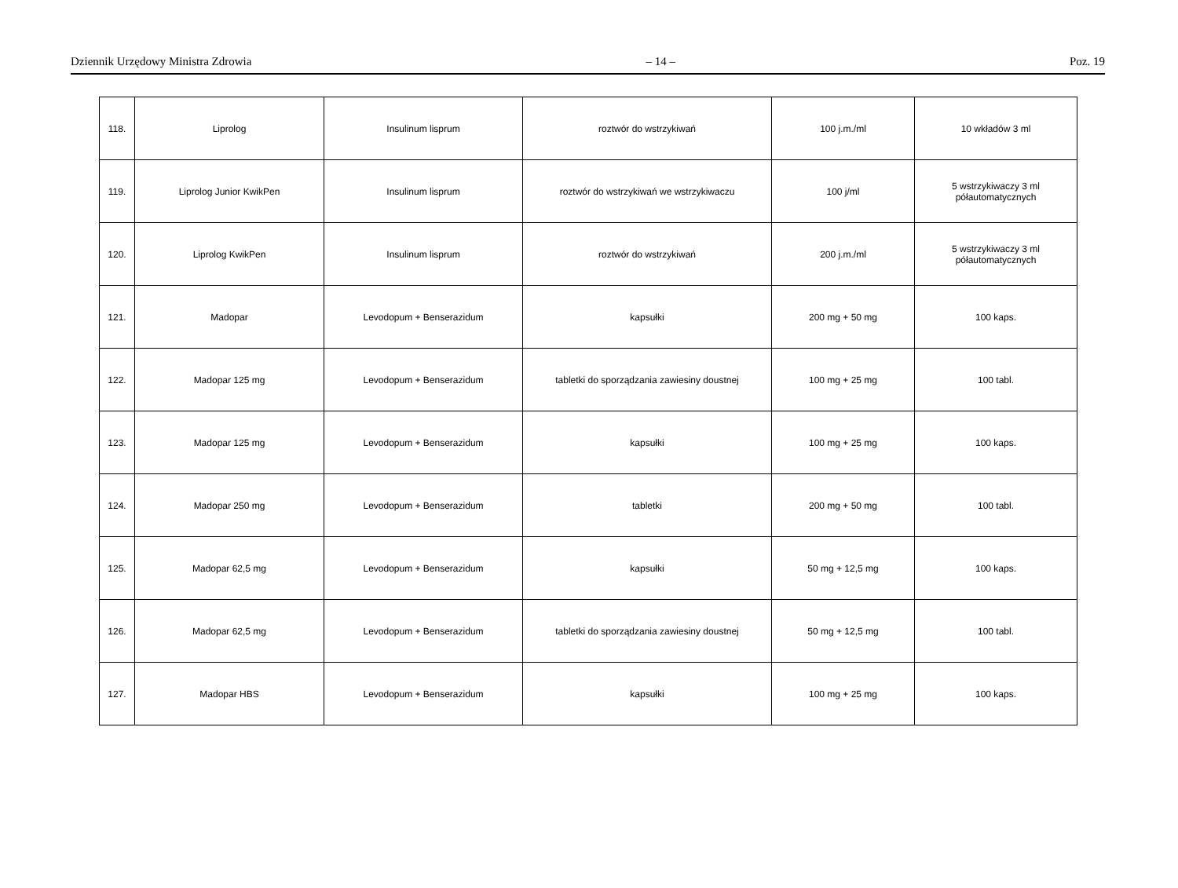Dziennik Urzędowy Ministra Zdrowia – 14 – Poz. 19
| 118. | Liprolog | Insulinum lisprum | roztwór do wstrzykiwań | 100 j.m./ml | 10 wkładów 3 ml |
| 119. | Liprolog Junior KwikPen | Insulinum lisprum | roztwór do wstrzykiwań we wstrzykiwaczu | 100 j/ml | 5 wstrzykiwaczy 3 ml półautomatycznych |
| 120. | Liprolog KwikPen | Insulinum lisprum | roztwór do wstrzykiwań | 200 j.m./ml | 5 wstrzykiwaczy 3 ml półautomatycznych |
| 121. | Madopar | Levodopum + Benserazidum | kapsułki | 200 mg + 50 mg | 100 kaps. |
| 122. | Madopar 125 mg | Levodopum + Benserazidum | tabletki do sporządzania zawiesiny doustnej | 100 mg + 25 mg | 100 tabl. |
| 123. | Madopar 125 mg | Levodopum + Benserazidum | kapsułki | 100 mg + 25 mg | 100 kaps. |
| 124. | Madopar 250 mg | Levodopum + Benserazidum | tabletki | 200 mg + 50 mg | 100 tabl. |
| 125. | Madopar 62,5 mg | Levodopum + Benserazidum | kapsułki | 50 mg + 12,5 mg | 100 kaps. |
| 126. | Madopar 62,5 mg | Levodopum + Benserazidum | tabletki do sporządzania zawiesiny doustnej | 50 mg + 12,5 mg | 100 tabl. |
| 127. | Madopar HBS | Levodopum + Benserazidum | kapsułki | 100 mg + 25 mg | 100 kaps. |